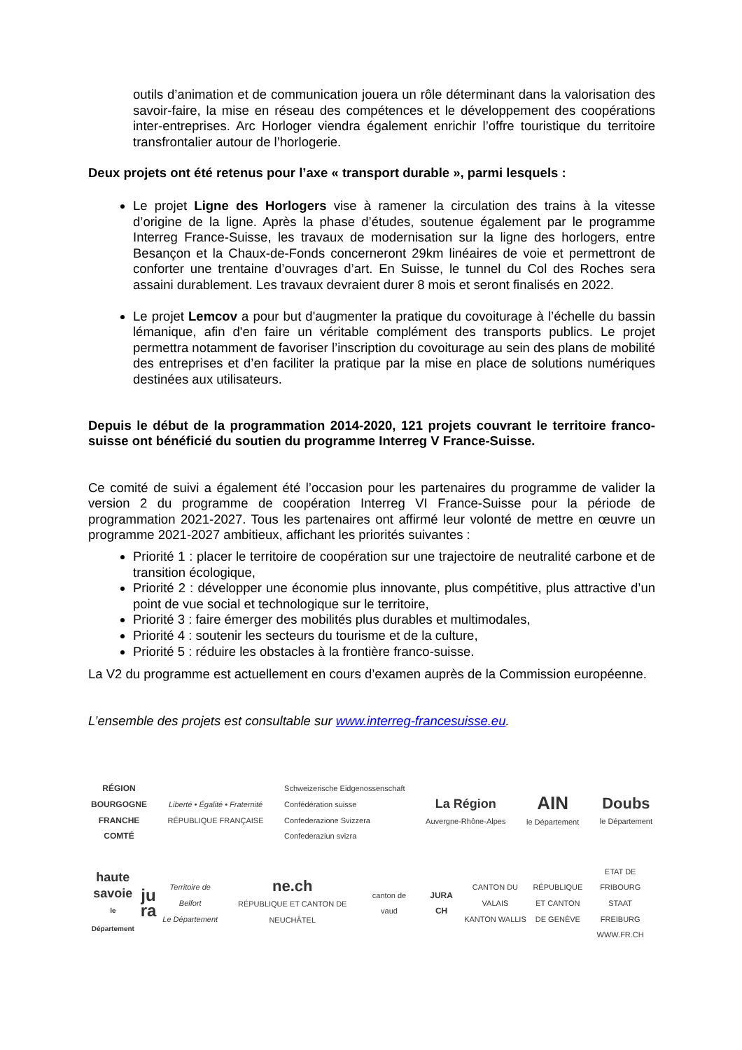outils d’animation et de communication jouera un rôle déterminant dans la valorisation des savoir-faire, la mise en réseau des compétences et le développement des coopérations inter-entreprises. Arc Horloger viendra également enrichir l’offre touristique du territoire transfrontalier autour de l’horlogerie.
Deux projets ont été retenus pour l’axe « transport durable », parmi lesquels :
Le projet Ligne des Horlogers vise à ramener la circulation des trains à la vitesse d’origine de la ligne. Après la phase d’études, soutenue également par le programme Interreg France-Suisse, les travaux de modernisation sur la ligne des horlogers, entre Besançon et la Chaux-de-Fonds concerneront 29km linéaires de voie et permettront de conforter une trentaine d’ouvrages d’art. En Suisse, le tunnel du Col des Roches sera assaini durablement. Les travaux devraient durer 8 mois et seront finalisés en 2022.
Le projet Lemcov a pour but d'augmenter la pratique du covoiturage à l’échelle du bassin lémanique, afin d'en faire un véritable complément des transports publics. Le projet permettra notamment de favoriser l’inscription du covoiturage au sein des plans de mobilité des entreprises et d’en faciliter la pratique par la mise en place de solutions numériques destinées aux utilisateurs.
Depuis le début de la programmation 2014-2020, 121 projets couvrant le territoire franco-suisse ont bénéficié du soutien du programme Interreg V France-Suisse.
Ce comité de suivi a également été l’occasion pour les partenaires du programme de valider la version 2 du programme de coopération Interreg VI France-Suisse pour la période de programmation 2021-2027. Tous les partenaires ont affirmé leur volonté de mettre en œuvre un programme 2021-2027 ambitieux, affichant les priorités suivantes :
Priorité 1 : placer le territoire de coopération sur une trajectoire de neutralité carbone et de transition écologique,
Priorité 2 : développer une économie plus innovante, plus compétitive, plus attractive d’un point de vue social et technologique sur le territoire,
Priorité 3 : faire émerger des mobilités plus durables et multimodales,
Priorité 4 : soutenir les secteurs du tourisme et de la culture,
Priorité 5 : réduire les obstacles à la frontière franco-suisse.
La V2 du programme est actuellement en cours d’examen auprès de la Commission européenne.
L’ensemble des projets est consultable sur www.interreg-francesuisse.eu.
RÉGION
BOURGOGNE
FRANCHE
COMTÉ
Liberté • Égalité • Fraternité
RÉPUBLIQUE FRANÇAISE
Schweizerische Eidgenossenschaft
Confédération suisse
Confederazione Svizzera
Confederaziun svizra
La Région
Auvergne-Rhône-Alpes
AIN
le Département
Doubs
le Département
haute
savoie
le Département
ju
ra
Territoire de Belfort
Le Département
ne.ch
RÉPUBLIQUE ET CANTON DE NEUCHÂTEL
canton de vaud JURA CH
CANTON DU VALAIS
KANTON WALLIS
RÉPUBLIQUE
ET CANTON
DE GENÈVE
ETAT DE FRIBOURG
STAAT FREIBURG
WWW.FR.CH